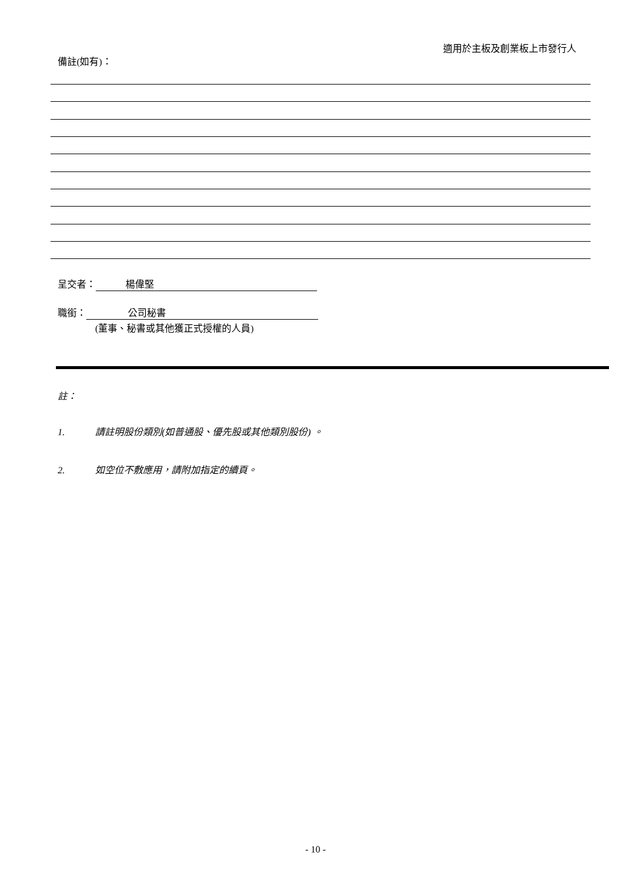適用於主板及創業板上市發行人
備註(如有)：
呈交者： 楊偉堅
職銜： 公司秘書
(董事、秘書或其他獲正式授權的人員)
註：
1. 請註明股份類別(如普通股、優先股或其他類別股份) 。
2. 如空位不敷應用，請附加指定的續頁。
- 10 -